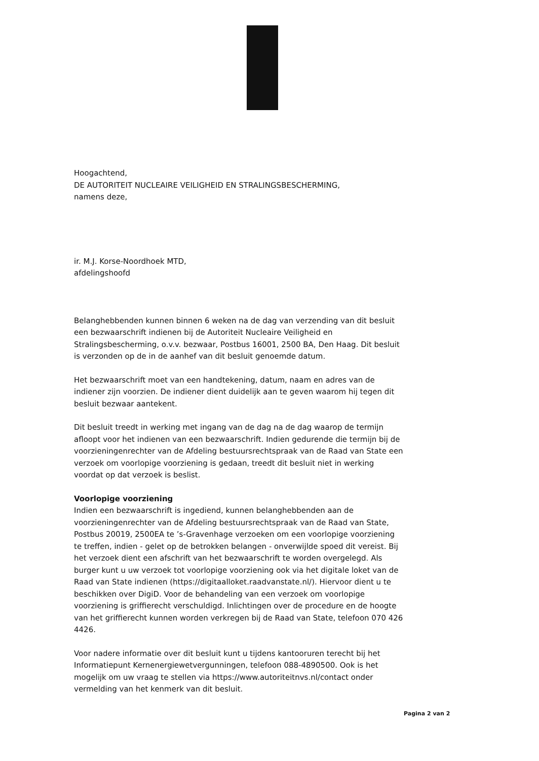Hoogachtend,
DE AUTORITEIT NUCLEAIRE VEILIGHEID EN STRALINGSBESCHERMING,
namens deze,
ir. M.J. Korse-Noordhoek MTD,
afdelingshoofd
Belanghebbenden kunnen binnen 6 weken na de dag van verzending van dit besluit een bezwaarschrift indienen bij de Autoriteit Nucleaire Veiligheid en Stralingsbescherming, o.v.v. bezwaar, Postbus 16001, 2500 BA, Den Haag. Dit besluit is verzonden op de in de aanhef van dit besluit genoemde datum.
Het bezwaarschrift moet van een handtekening, datum, naam en adres van de indiener zijn voorzien. De indiener dient duidelijk aan te geven waarom hij tegen dit besluit bezwaar aantekent.
Dit besluit treedt in werking met ingang van de dag na de dag waarop de termijn afloopt voor het indienen van een bezwaarschrift. Indien gedurende die termijn bij de voorzieningenrechter van de Afdeling bestuursrechtspraak van de Raad van State een verzoek om voorlopige voorziening is gedaan, treedt dit besluit niet in werking voordat op dat verzoek is beslist.
Voorlopige voorziening
Indien een bezwaarschrift is ingediend, kunnen belanghebbenden aan de voorzieningenrechter van de Afdeling bestuursrechtspraak van de Raad van State, Postbus 20019, 2500EA te ’s-Gravenhage verzoeken om een voorlopige voorziening te treffen, indien - gelet op de betrokken belangen - onverwijlde spoed dit vereist. Bij het verzoek dient een afschrift van het bezwaarschrift te worden overgelegd. Als burger kunt u uw verzoek tot voorlopige voorziening ook via het digitale loket van de Raad van State indienen (https://digitaalloket.raadvanstate.nl/). Hiervoor dient u te beschikken over DigiD. Voor de behandeling van een verzoek om voorlopige voorziening is griffierecht verschuldigd. Inlichtingen over de procedure en de hoogte van het griffierecht kunnen worden verkregen bij de Raad van State, telefoon 070 426 4426.
Voor nadere informatie over dit besluit kunt u tijdens kantooruren terecht bij het Informatiepunt Kernenergiewetvergunningen, telefoon 088-4890500. Ook is het mogelijk om uw vraag te stellen via https://www.autoriteitnvs.nl/contact onder vermelding van het kenmerk van dit besluit.
Pagina 2 van 2